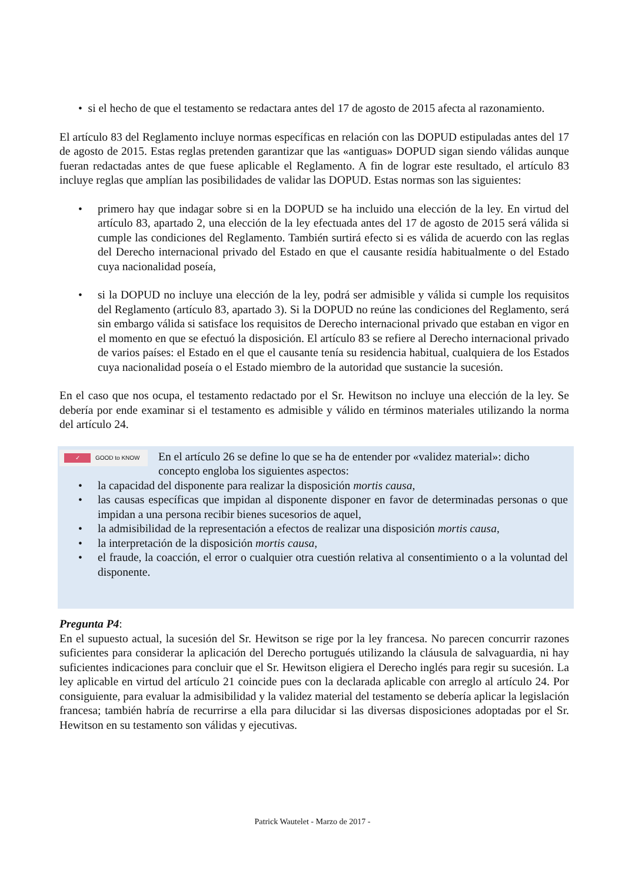• si el hecho de que el testamento se redactara antes del 17 de agosto de 2015 afecta al razonamiento.
El artículo 83 del Reglamento incluye normas específicas en relación con las DOPUD estipuladas antes del 17 de agosto de 2015. Estas reglas pretenden garantizar que las «antiguas» DOPUD sigan siendo válidas aunque fueran redactadas antes de que fuese aplicable el Reglamento. A fin de lograr este resultado, el artículo 83 incluye reglas que amplían las posibilidades de validar las DOPUD. Estas normas son las siguientes:
• primero hay que indagar sobre si en la DOPUD se ha incluido una elección de la ley. En virtud del artículo 83, apartado 2, una elección de la ley efectuada antes del 17 de agosto de 2015 será válida si cumple las condiciones del Reglamento. También surtirá efecto si es válida de acuerdo con las reglas del Derecho internacional privado del Estado en que el causante residía habitualmente o del Estado cuya nacionalidad poseía,
• si la DOPUD no incluye una elección de la ley, podrá ser admisible y válida si cumple los requisitos del Reglamento (artículo 83, apartado 3). Si la DOPUD no reúne las condiciones del Reglamento, será sin embargo válida si satisface los requisitos de Derecho internacional privado que estaban en vigor en el momento en que se efectuó la disposición. El artículo 83 se refiere al Derecho internacional privado de varios países: el Estado en el que el causante tenía su residencia habitual, cualquiera de los Estados cuya nacionalidad poseía o el Estado miembro de la autoridad que sustancie la sucesión.
En el caso que nos ocupa, el testamento redactado por el Sr. Hewitson no incluye una elección de la ley. Se debería por ende examinar si el testamento es admisible y válido en términos materiales utilizando la norma del artículo 24.
✓ GOOD to KNOW
En el artículo 26 se define lo que se ha de entender por «validez material»: dicho concepto engloba los siguientes aspectos:
• la capacidad del disponente para realizar la disposición mortis causa,
• las causas específicas que impidan al disponente disponer en favor de determinadas personas o que impidan a una persona recibir bienes sucesorios de aquel,
• la admisibilidad de la representación a efectos de realizar una disposición mortis causa,
• la interpretación de la disposición mortis causa,
• el fraude, la coacción, el error o cualquier otra cuestión relativa al consentimiento o a la voluntad del disponente.
Pregunta P4:
En el supuesto actual, la sucesión del Sr. Hewitson se rige por la ley francesa. No parecen concurrir razones suficientes para considerar la aplicación del Derecho portugués utilizando la cláusula de salvaguardia, ni hay suficientes indicaciones para concluir que el Sr. Hewitson eligiera el Derecho inglés para regir su sucesión. La ley aplicable en virtud del artículo 21 coincide pues con la declarada aplicable con arreglo al artículo 24. Por consiguiente, para evaluar la admisibilidad y la validez material del testamento se debería aplicar la legislación francesa; también habría de recurrirse a ella para dilucidar si las diversas disposiciones adoptadas por el Sr. Hewitson en su testamento son válidas y ejecutivas.
Patrick Wautelet - Marzo de 2017 -